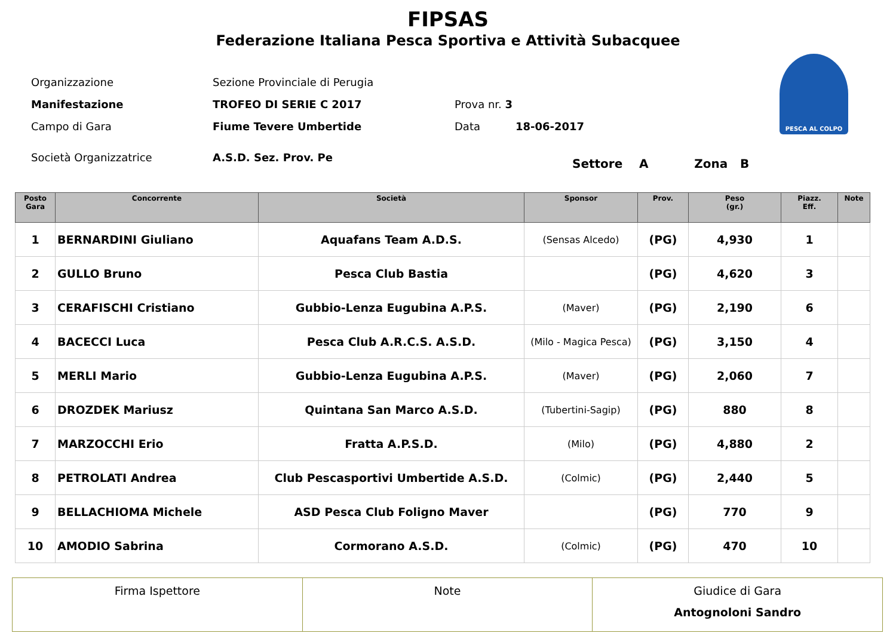FIPSAS
Federazione Italiana Pesca Sportiva e Attività Subacquee
PESCA AL COLPO
| Organizzazione | Sezione Provinciale di Perugia | | |
| Manifestazione | TROFEO DI SERIE C 2017 | Prova nr. 3 | |
| Campo di Gara | Fiume Tevere Umbertide | Data | 18-06-2017 |
| Società Organizzatrice | A.S.D. Sez. Prov. Pe | | |
Settore A Zona B
| Posto Gara | Concorrente | Società | Sponsor | Prov. | Peso (gr.) | Piazz. Eff. | Note |
| --- | --- | --- | --- | --- | --- | --- | --- |
| 1 | BERNARDINI Giuliano | Aquafans Team A.D.S. | (Sensas Alcedo) | (PG) | 4,930 | 1 | |
| 2 | GULLO Bruno | Pesca Club Bastia | | (PG) | 4,620 | 3 | |
| 3 | CERAFISCHI Cristiano | Gubbio-Lenza Eugubina A.P.S. | (Maver) | (PG) | 2,190 | 6 | |
| 4 | BACECCI Luca | Pesca Club A.R.C.S. A.S.D. | (Milo - Magica Pesca) | (PG) | 3,150 | 4 | |
| 5 | MERLI Mario | Gubbio-Lenza Eugubina A.P.S. | (Maver) | (PG) | 2,060 | 7 | |
| 6 | DROZDEK Mariusz | Quintana San Marco A.S.D. | (Tubertini-Sagip) | (PG) | 880 | 8 | |
| 7 | MARZOCCHI Erio | Fratta A.P.S.D. | (Milo) | (PG) | 4,880 | 2 | |
| 8 | PETROLATI Andrea | Club Pescasportivi Umbertide A.S.D. | (Colmic) | (PG) | 2,440 | 5 | |
| 9 | BELLACHIOMA Michele | ASD Pesca Club Foligno Maver | | (PG) | 770 | 9 | |
| 10 | AMODIO Sabrina | Cormorano A.S.D. | (Colmic) | (PG) | 470 | 10 | |
| Firma Ispettore | Note | Giudice di Gara Antognoloni Sandro |